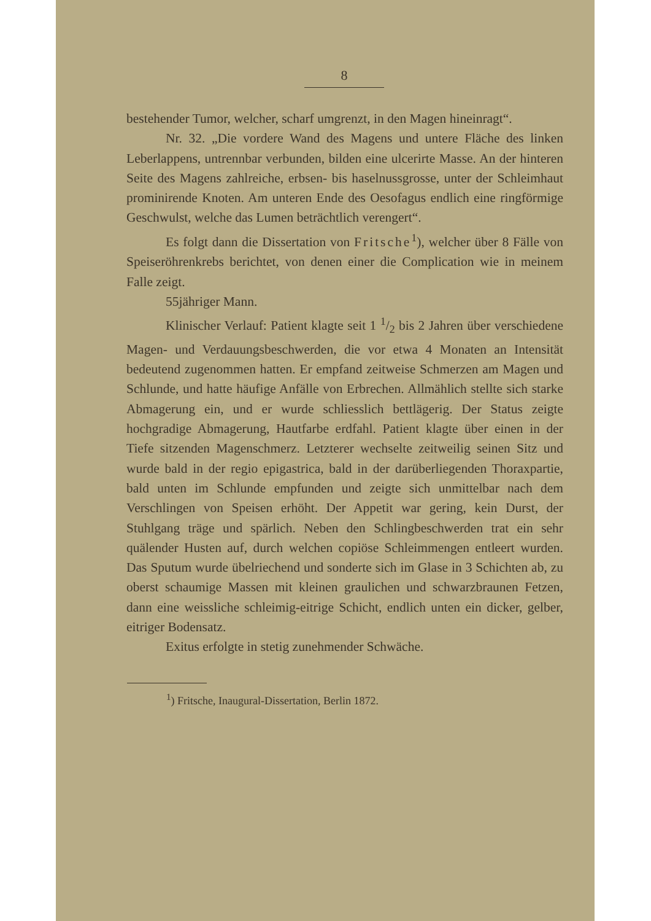8
bestehender Tumor, welcher, scharf umgrenzt, in den Magen hineinragt“.
Nr. 32. „Die vordere Wand des Magens und untere Fläche des linken Leberlappens, untrennbar verbunden, bilden eine ulcerirte Masse. An der hinteren Seite des Magens zahlreiche, erbsen- bis haselnussgrosse, unter der Schleimhaut prominirende Knoten. Am unteren Ende des Oesofagus endlich eine ringförmige Geschwulst, welche das Lumen beträchtlich verengert“.
Es folgt dann die Dissertation von Fritsche<sup>1</sup>), welcher über 8 Fälle von Speiseröhrenkrebs berichtet, von denen einer die Complication wie in meinem Falle zeigt.
55jähriger Mann.
Klinischer Verlauf: Patient klagte seit 1 1/2 bis 2 Jahren über verschiedene Magen- und Verdauungsbeschwerden, die vor etwa 4 Monaten an Intensität bedeutend zugenommen hatten. Er empfand zeitweise Schmerzen am Magen und Schlunde, und hatte häufige Anfälle von Erbrechen. Allmählich stellte sich starke Abmagerung ein, und er wurde schliesslich bettlägerig. Der Status zeigte hochgradige Abmagerung, Hautfarbe erdfahl. Patient klagte über einen in der Tiefe sitzenden Magenschmerz. Letzterer wechselte zeitweilig seinen Sitz und wurde bald in der regio epigastrica, bald in der darüberliegenden Thoraxpartie, bald unten im Schlunde empfunden und zeigte sich unmittelbar nach dem Verschlingen von Speisen erhöht. Der Appetit war gering, kein Durst, der Stuhlgang träge und spärlich. Neben den Schlingbeschwerden trat ein sehr quälender Husten auf, durch welchen copiöse Schleimmengen entleert wurden. Das Sputum wurde übelriechend und sonderte sich im Glase in 3 Schichten ab, zu oberst schaumige Massen mit kleinen graulichen und schwarzbraunen Fetzen, dann eine weissliche schleimig-eitrige Schicht, endlich unten ein dicker, gelber, eitriger Bodensatz.
Exitus erfolgte in stetig zunehmender Schwäche.
<sup>1</sup>) Fritsche, Inaugural-Dissertation, Berlin 1872.